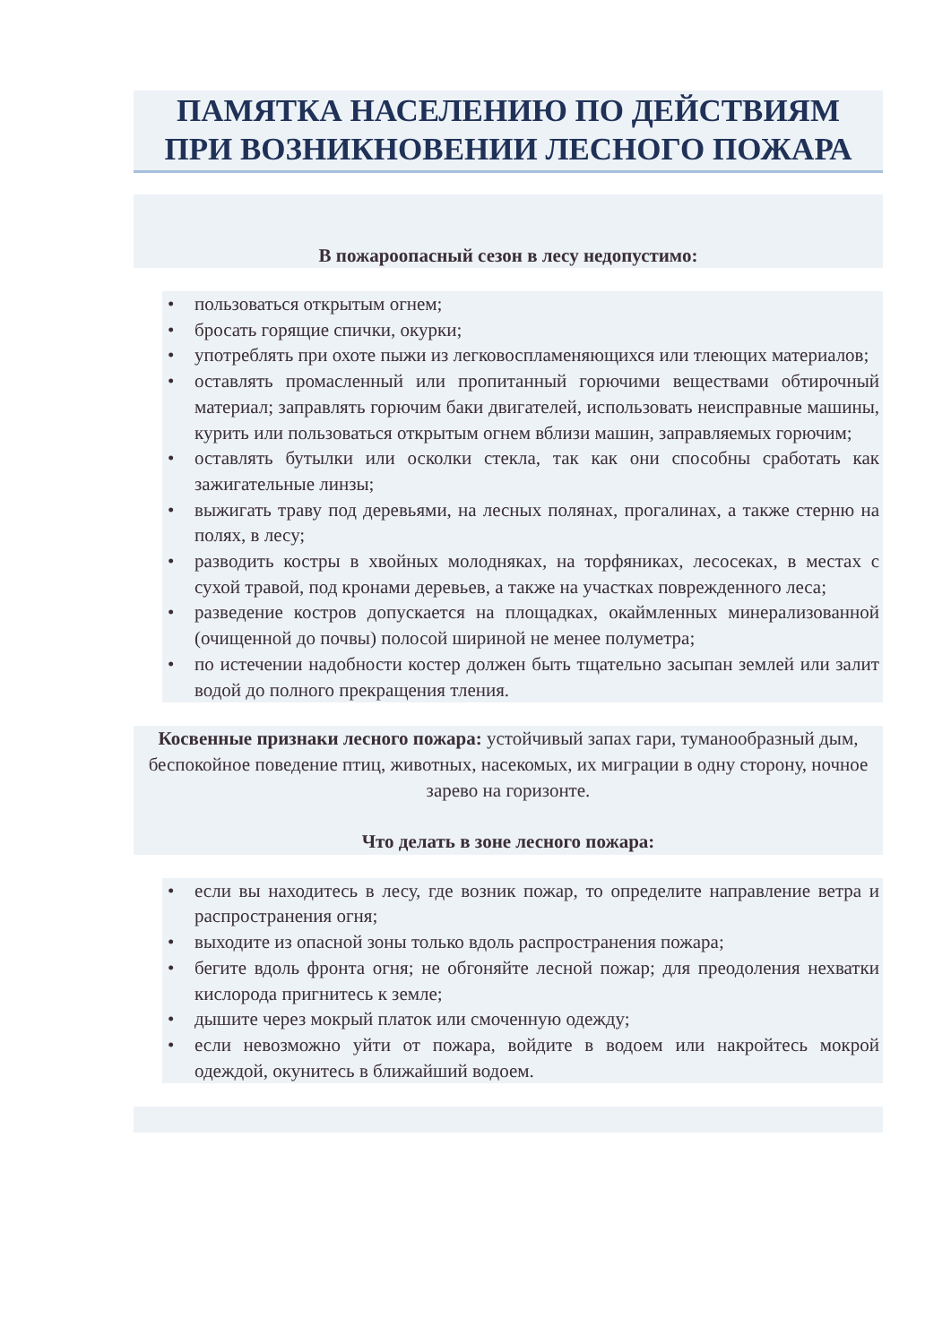ПАМЯТКА НАСЕЛЕНИЮ ПО ДЕЙСТВИЯМ
ПРИ ВОЗНИКНОВЕНИИ ЛЕСНОГО ПОЖАРА
В пожароопасный сезон в лесу недопустимо:
• пользоваться открытым огнем;
• бросать горящие спички, окурки;
• употреблять при охоте пыжи из легковоспламеняющихся или тлеющих материалов;
• оставлять промасленный или пропитанный горючими веществами обтирочный материал; заправлять горючим баки двигателей, использовать неисправные машины, курить или пользоваться открытым огнем вблизи машин, заправляемых горючим;
• оставлять бутылки или осколки стекла, так как они способны сработать как зажигательные линзы;
• выжигать траву под деревьями, на лесных полянах, прогалинах, а также стерню на полях, в лесу;
• разводить костры в хвойных молодняках, на торфяниках, лесосеках, в местах с сухой травой, под кронами деревьев, а также на участках поврежденного леса;
• разведение костров допускается на площадках, окаймленных минерализованной (очищенной до почвы) полосой шириной не менее полуметра;
• по истечении надобности костер должен быть тщательно засыпан землей или залит водой до полного прекращения тления.
Косвенные признаки лесного пожара: устойчивый запах гари, туманообразный дым, беспокойное поведение птиц, животных, насекомых, их миграции в одну сторону, ночное зарево на горизонте.
Что делать в зоне лесного пожара:
• если вы находитесь в лесу, где возник пожар, то определите направление ветра и распространения огня;
• выходите из опасной зоны только вдоль распространения пожара;
• бегите вдоль фронта огня; не обгоняйте лесной пожар; для преодоления нехватки кислорода пригнитесь к земле;
• дышите через мокрый платок или смоченную одежду;
• если невозможно уйти от пожара, войдите в водоем или накройтесь мокрой одеждой, окунитесь в ближайший водоем.